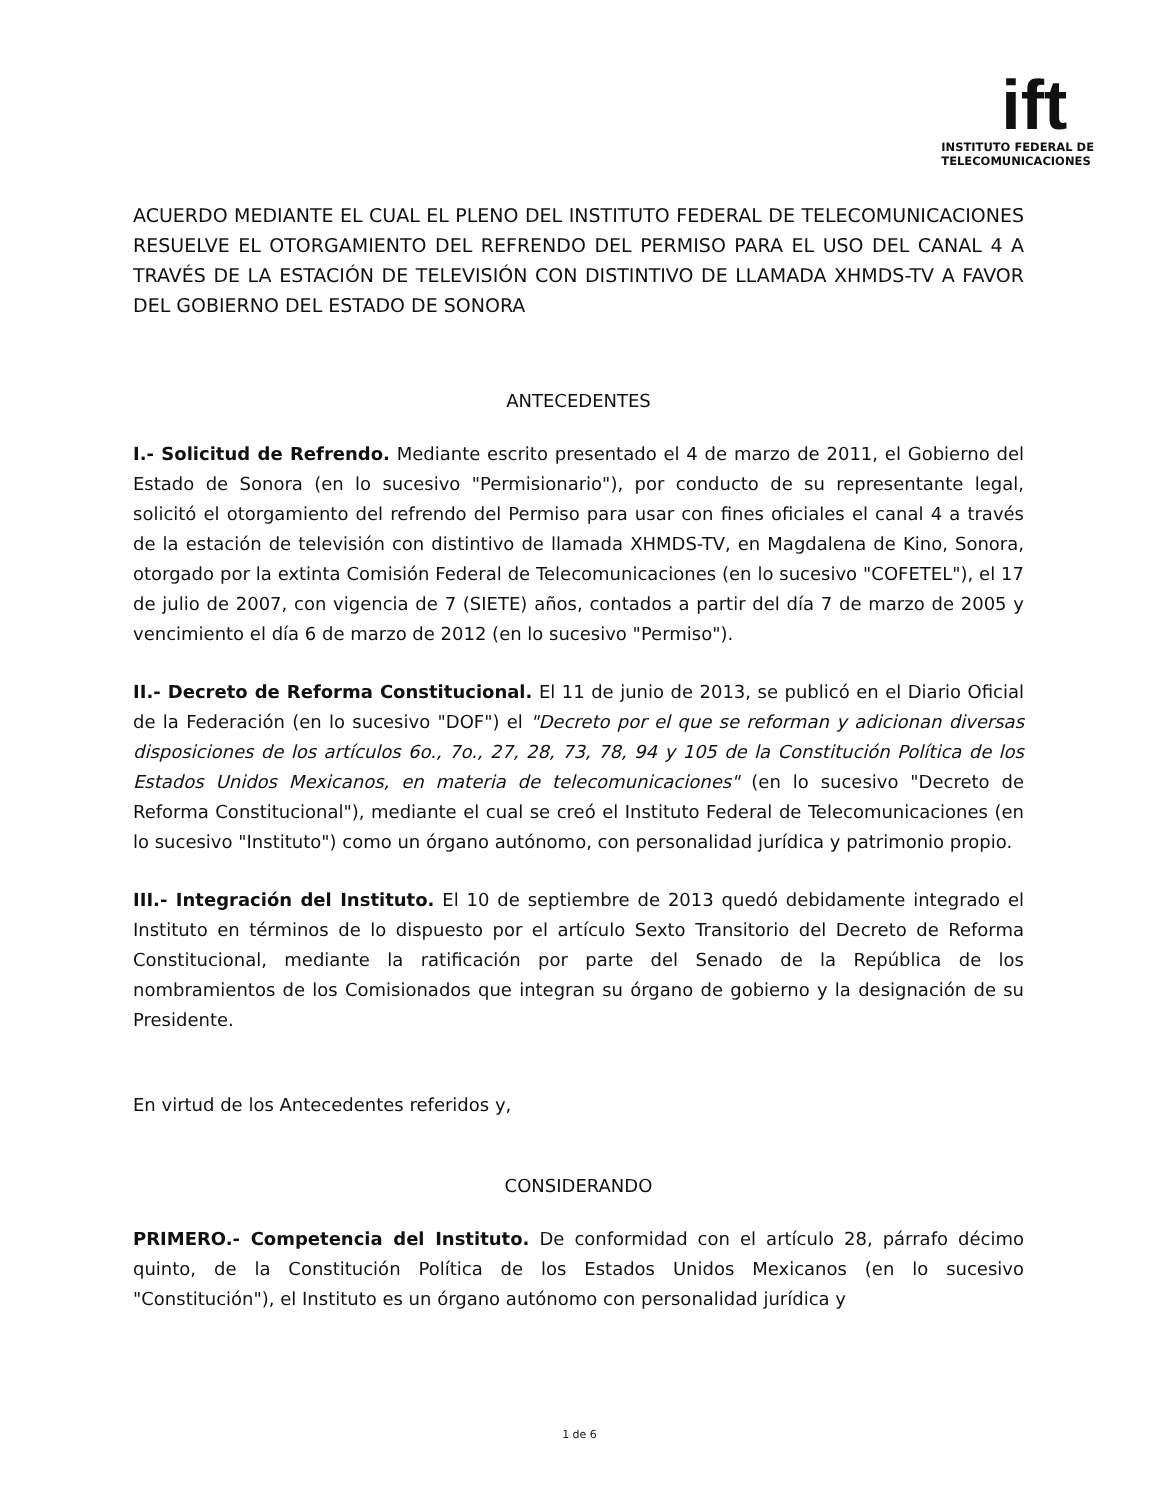ift
INSTITUTO FEDERAL DE
TELECOMUNICACIONES
ACUERDO MEDIANTE EL CUAL EL PLENO DEL INSTITUTO FEDERAL DE TELECOMUNICACIONES RESUELVE EL OTORGAMIENTO DEL REFRENDO DEL PERMISO PARA EL USO DEL CANAL 4 A TRAVÉS DE LA ESTACIÓN DE TELEVISIÓN CON DISTINTIVO DE LLAMADA XHMDS-TV A FAVOR DEL GOBIERNO DEL ESTADO DE SONORA
ANTECEDENTES
I.- Solicitud de Refrendo. Mediante escrito presentado el 4 de marzo de 2011, el Gobierno del Estado de Sonora (en lo sucesivo "Permisionario"), por conducto de su representante legal, solicitó el otorgamiento del refrendo del Permiso para usar con fines oficiales el canal 4 a través de la estación de televisión con distintivo de llamada XHMDS-TV, en Magdalena de Kino, Sonora, otorgado por la extinta Comisión Federal de Telecomunicaciones (en lo sucesivo "COFETEL"), el 17 de julio de 2007, con vigencia de 7 (SIETE) años, contados a partir del día 7 de marzo de 2005 y vencimiento el día 6 de marzo de 2012 (en lo sucesivo "Permiso").
II.- Decreto de Reforma Constitucional. El 11 de junio de 2013, se publicó en el Diario Oficial de la Federación (en lo sucesivo "DOF") el "Decreto por el que se reforman y adicionan diversas disposiciones de los artículos 6o., 7o., 27, 28, 73, 78, 94 y 105 de la Constitución Política de los Estados Unidos Mexicanos, en materia de telecomunicaciones" (en lo sucesivo "Decreto de Reforma Constitucional"), mediante el cual se creó el Instituto Federal de Telecomunicaciones (en lo sucesivo "Instituto") como un órgano autónomo, con personalidad jurídica y patrimonio propio.
III.- Integración del Instituto. El 10 de septiembre de 2013 quedó debidamente integrado el Instituto en términos de lo dispuesto por el artículo Sexto Transitorio del Decreto de Reforma Constitucional, mediante la ratificación por parte del Senado de la República de los nombramientos de los Comisionados que integran su órgano de gobierno y la designación de su Presidente.
En virtud de los Antecedentes referidos y,
CONSIDERANDO
PRIMERO.- Competencia del Instituto. De conformidad con el artículo 28, párrafo décimo quinto, de la Constitución Política de los Estados Unidos Mexicanos (en lo sucesivo "Constitución"), el Instituto es un órgano autónomo con personalidad jurídica y
1 de 6